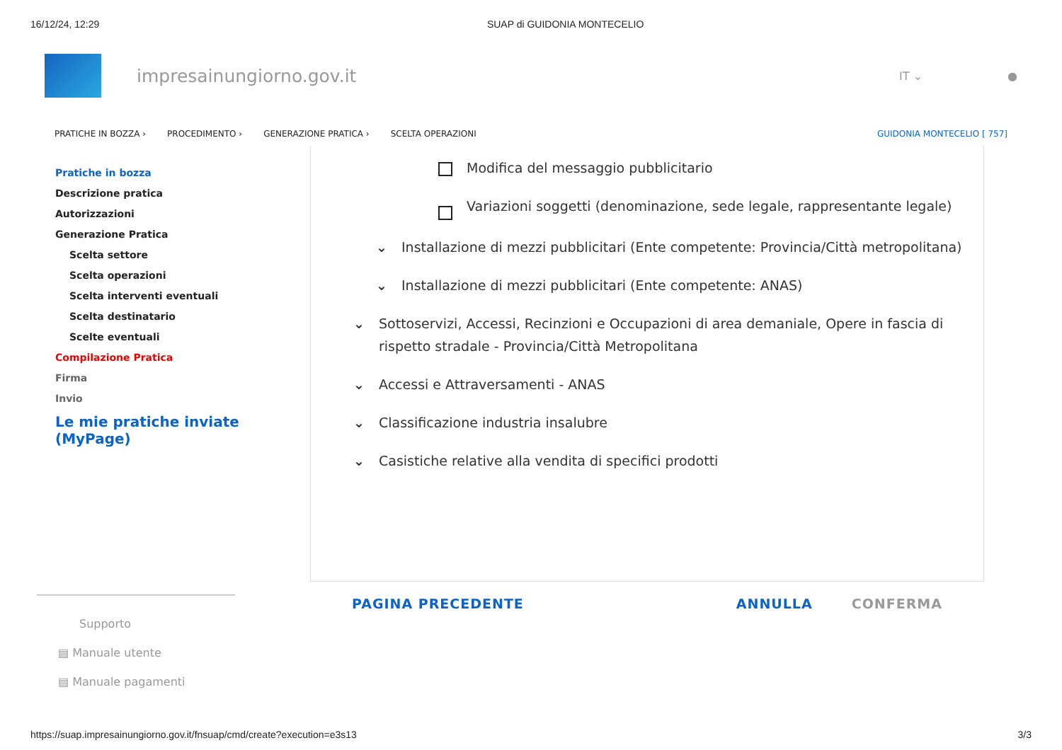16/12/24, 12:29 SUAP di GUIDONIA MONTECELIO
impresainungiorno.gov.it
IT ⌄ ●
PRATICHE IN BOZZA › PROCEDIMENTO › GENERAZIONE PRATICA › SCELTA OPERAZIONI GUIDONIA MONTECELIO [ 757]
Pratiche in bozza
Descrizione pratica
Autorizzazioni
Generazione Pratica
Scelta settore
Scelta operazioni
Scelta interventi eventuali
Scelta destinatario
Scelte eventuali
Compilazione Pratica
Firma
Invio
Le mie pratiche inviate (MyPage)
Modifica del messaggio pubblicitario
Variazioni soggetti (denominazione, sede legale, rappresentante legale)
⌄ Installazione di mezzi pubblicitari (Ente competente: Provincia/Città metropolitana)
⌄ Installazione di mezzi pubblicitari (Ente competente: ANAS)
⌄ Sottoservizi, Accessi, Recinzioni e Occupazioni di area demaniale, Opere in fascia di rispetto stradale - Provincia/Città Metropolitana
⌄ Accessi e Attraversamenti - ANAS
⌄ Classificazione industria insalubre
⌄ Casistiche relative alla vendita di specifici prodotti
PAGINA PRECEDENTE ANNULLA CONFERMA
Supporto
▤ Manuale utente
▤ Manuale pagamenti
https://suap.impresainungiorno.gov.it/fnsuap/cmd/create?execution=e3s13 3/3